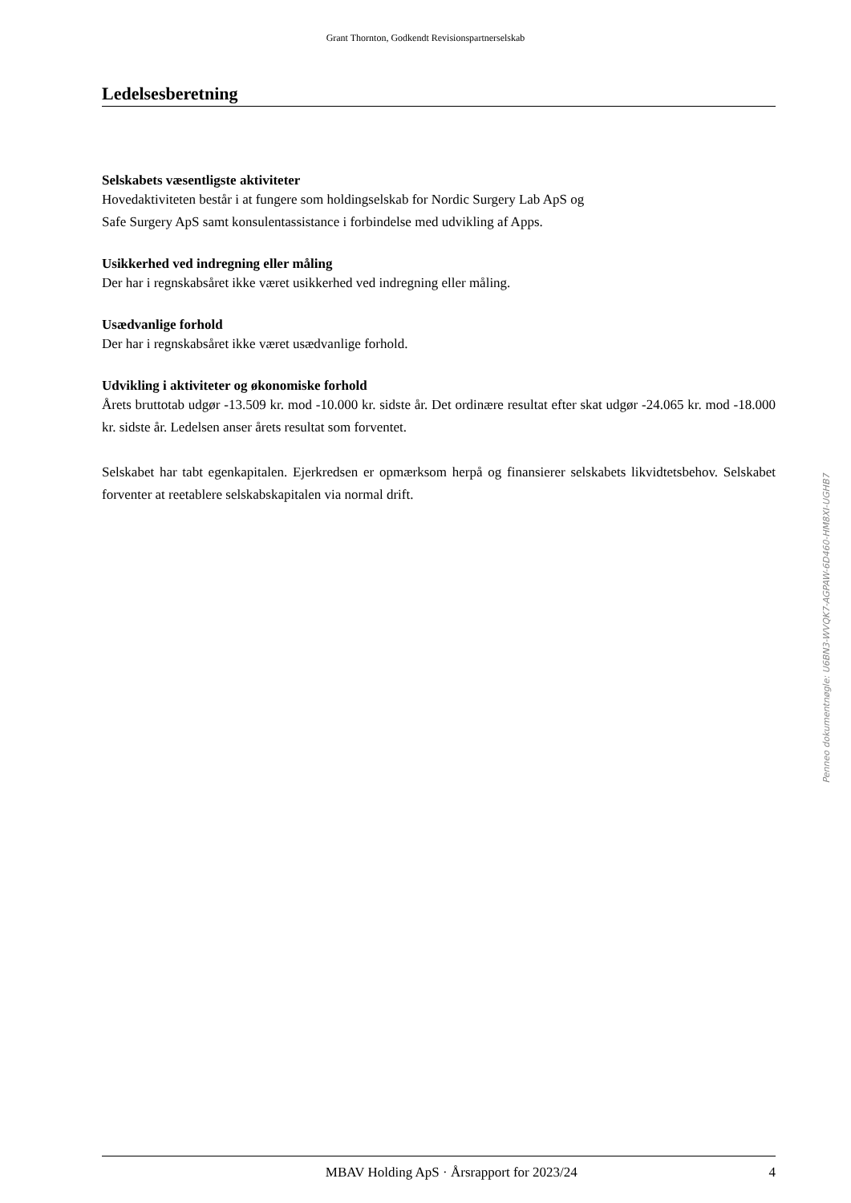Grant Thornton, Godkendt Revisionspartnerselskab
Ledelsesberetning
Selskabets væsentligste aktiviteter
Hovedaktiviteten består i at fungere som holdingselskab for Nordic Surgery Lab ApS og
Safe Surgery ApS samt konsulentassistance i forbindelse med udvikling af Apps.
Usikkerhed ved indregning eller måling
Der har i regnskabsåret ikke været usikkerhed ved indregning eller måling.
Usædvanlige forhold
Der har i regnskabsåret ikke været usædvanlige forhold.
Udvikling i aktiviteter og økonomiske forhold
Årets bruttotab udgør -13.509 kr. mod -10.000 kr. sidste år. Det ordinære resultat efter skat udgør -24.065 kr. mod -18.000 kr. sidste år. Ledelsen anser årets resultat som forventet.
Selskabet har tabt egenkapitalen. Ejerkredsen er opmærksom herpå og finansierer selskabets likvidtetsbehov. Selskabet forventer at reetablere selskabskapitalen via normal drift.
Penneo dokumentnøgle: U6BN3-WVQK7-AGPAW-6D460-HM8XI-UGHB7
MBAV Holding ApS · Årsrapport for 2023/24 4